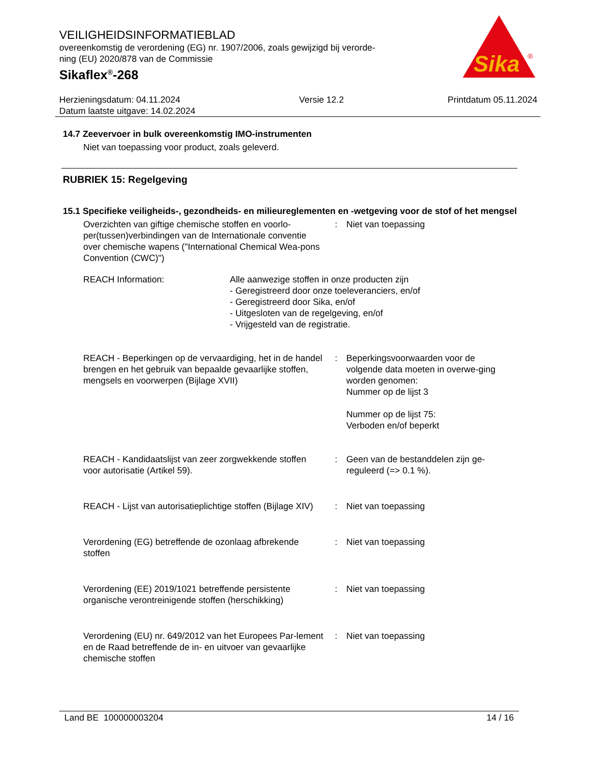VEILIGHEIDSINFORMATIEBLAD
overeenkomstig de verordening (EG) nr. 1907/2006, zoals gewijzigd bij verorde-
ning (EU) 2020/878 van de Commissie
Sikaflex<sup>®</sup>-268
Sika
®
Herzieningsdatum: 04.11.2024
Datum laatste uitgave: 14.02.2024
Versie 12.2 Printdatum 05.11.2024
14.7 Zeevervoer in bulk overeenkomstig IMO-instrumenten
Niet van toepassing voor product, zoals geleverd.
RUBRIEK 15: Regelgeving
15.1 Specifieke veiligheids-, gezondheids- en milieureglementen en -wetgeving voor de stof of het mengsel
Overzichten van giftige chemische stoffen en voorlo-per(tussen)verbindingen van de Internationale conventie over chemische wapens ("International Chemical Wea-pons Convention (CWC)")
: Niet van toepassing
REACH Information: Alle aanwezige stoffen in onze producten zijn
- Geregistreerd door onze toeleveranciers, en/of
- Geregistreerd door Sika, en/of
- Uitgesloten van de regelgeving, en/of
- Vrijgesteld van de registratie.
REACH - Beperkingen op de vervaardiging, het in de handel brengen en het gebruik van bepaalde gevaarlijke stoffen, mengsels en voorwerpen (Bijlage XVII)
: Beperkingsvoorwaarden voor de volgende data moeten in overwe-ging worden genomen:
Nummer op de lijst 3
Nummer op de lijst 75:
Verboden en/of beperkt
REACH - Kandidaatslijst van zeer zorgwekkende stoffen voor autorisatie (Artikel 59).
: Geen van de bestanddelen zijn ge-reguleerd (=> 0.1 %).
REACH - Lijst van autorisatieplichtige stoffen (Bijlage XIV)
: Niet van toepassing
Verordening (EG) betreffende de ozonlaag afbrekende stoffen
: Niet van toepassing
Verordening (EE) 2019/1021 betreffende persistente organische verontreinigende stoffen (herschikking)
: Niet van toepassing
Verordening (EU) nr. 649/2012 van het Europees Par-lement en de Raad betreffende de in- en uitvoer van gevaarlijke chemische stoffen
: Niet van toepassing
Land BE 100000003204 14 / 16